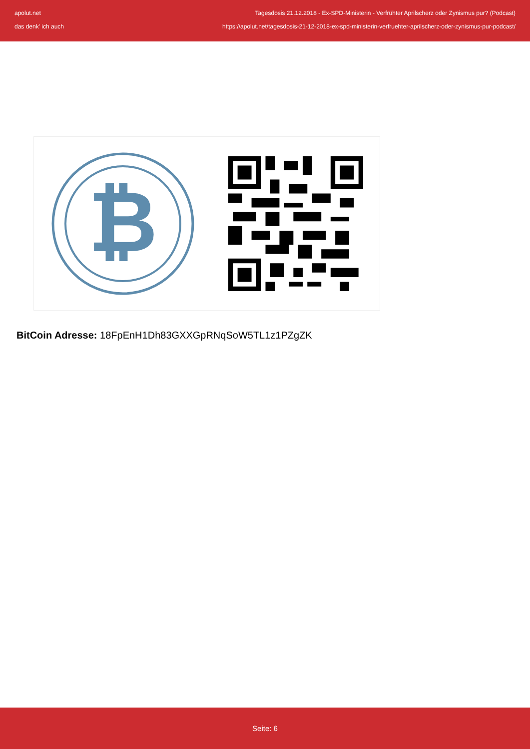apolut.net Tagesdosis 21.12.2018 - Ex-SPD-Ministerin - Verfrühter Aprilscherz oder Zynismus pur? (Podcast)
das denk' ich auch https://apolut.net/tagesdosis-21-12-2018-ex-spd-ministerin-verfruehter-aprilscherz-oder-zynismus-pur-podcast/
₿
BitCoin Adresse: 18FpEnH1Dh83GXXGpRNqSoW5TL1z1PZgZK
Seite: 6